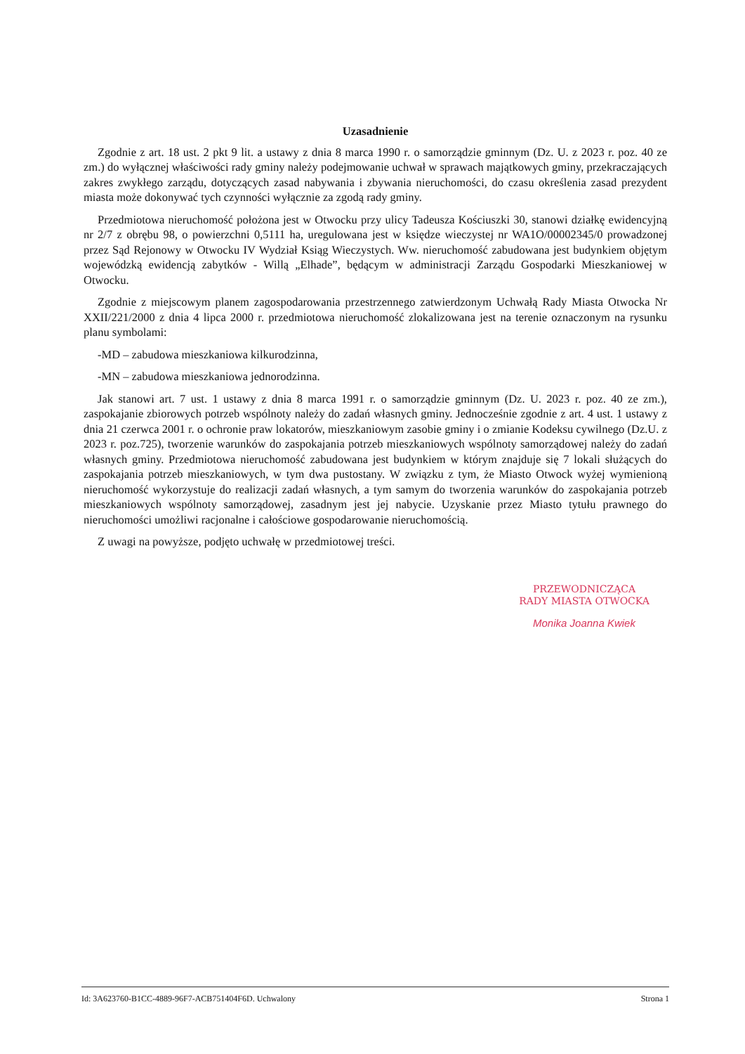Uzasadnienie
Zgodnie z art. 18 ust. 2 pkt 9 lit. a ustawy z dnia 8 marca 1990 r. o samorządzie gminnym (Dz. U. z 2023 r. poz. 40 ze zm.) do wyłącznej właściwości rady gminy należy podejmowanie uchwał w sprawach majątkowych gminy, przekraczających zakres zwykłego zarządu, dotyczących zasad nabywania i zbywania nieruchomości, do czasu określenia zasad prezydent miasta może dokonywać tych czynności wyłącznie za zgodą rady gminy.
Przedmiotowa nieruchomość położona jest w Otwocku przy ulicy Tadeusza Kościuszki 30, stanowi działkę ewidencyjną nr 2/7 z obrębu 98, o powierzchni 0,5111 ha, uregulowana jest w księdze wieczystej nr WA1O/00002345/0 prowadzonej przez Sąd Rejonowy w Otwocku IV Wydział Ksiąg Wieczystych. Ww. nieruchomość zabudowana jest budynkiem objętym wojewódzką ewidencją zabytków - Willą „Elhade”, będącym w administracji Zarządu Gospodarki Mieszkaniowej w Otwocku.
Zgodnie z miejscowym planem zagospodarowania przestrzennego zatwierdzonym Uchwałą Rady Miasta Otwocka Nr XXII/221/2000 z dnia 4 lipca 2000 r. przedmiotowa nieruchomość zlokalizowana jest na terenie oznaczonym na rysunku planu symbolami:
-MD – zabudowa mieszkaniowa kilkurodzinna,
-MN – zabudowa mieszkaniowa jednorodzinna.
Jak stanowi art. 7 ust. 1 ustawy z dnia 8 marca 1991 r. o samorządzie gminnym (Dz. U. 2023 r. poz. 40 ze zm.), zaspokajanie zbiorowych potrzeb wspólnoty należy do zadań własnych gminy. Jednocześnie zgodnie z art. 4 ust. 1 ustawy z dnia 21 czerwca 2001 r. o ochronie praw lokatorów, mieszkaniowym zasobie gminy i o zmianie Kodeksu cywilnego (Dz.U. z 2023 r. poz.725), tworzenie warunków do zaspokajania potrzeb mieszkaniowych wspólnoty samorządowej należy do zadań własnych gminy. Przedmiotowa nieruchomość zabudowana jest budynkiem w którym znajduje się 7 lokali służących do zaspokajania potrzeb mieszkaniowych, w tym dwa pustostany. W związku z tym, że Miasto Otwock wyżej wymienioną nieruchomość wykorzystuje do realizacji zadań własnych, a tym samym do tworzenia warunków do zaspokajania potrzeb mieszkaniowych wspólnoty samorządowej, zasadnym jest jej nabycie. Uzyskanie przez Miasto tytułu prawnego do nieruchomości umożliwi racjonalne i całościowe gospodarowanie nieruchomością.
Z uwagi na powyższe, podjęto uchwałę w przedmiotowej treści.
PRZEWODNICZĄCA
RADY MIASTA OTWOCKA
Monika Joanna Kwiek
Id: 3A623760-B1CC-4889-96F7-ACB751404F6D. Uchwalony Strona 1